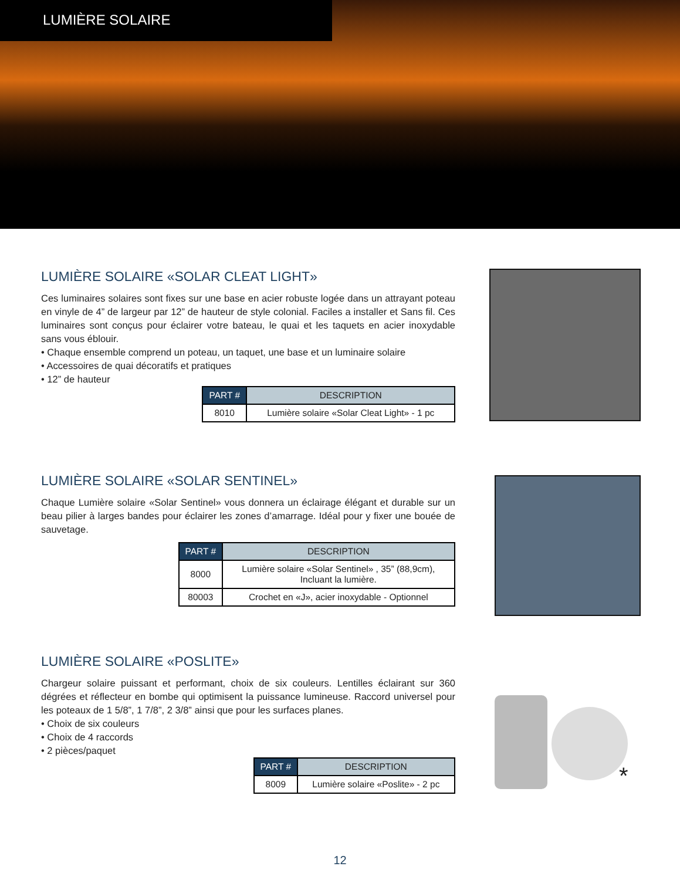LUMIÈRE SOLAIRE
LUMIÈRE SOLAIRE «SOLAR CLEAT LIGHT»
Ces luminaires solaires sont fixes sur une base en acier robuste logée dans un attrayant poteau en vinyle de 4” de largeur par 12” de hauteur de style colonial. Faciles a installer et Sans fil. Ces luminaires sont conçus pour éclairer votre bateau, le quai et les taquets en acier inoxydable sans vous éblouir.
• Chaque ensemble comprend un poteau, un taquet, une base et un luminaire solaire
• Accessoires de quai décoratifs et pratiques
• 12” de hauteur
| PART # | DESCRIPTION |
| --- | --- |
| 8010 | Lumière solaire «Solar Cleat Light» - 1 pc |
LUMIÈRE SOLAIRE «SOLAR SENTINEL»
Chaque Lumière solaire «Solar Sentinel» vous donnera un éclairage élégant et durable sur un beau pilier à larges bandes pour éclairer les zones d’amarrage. Idéal pour y fixer une bouée de sauvetage.
| PART # | DESCRIPTION |
| --- | --- |
| 8000 | Lumière solaire «Solar Sentinel» , 35” (88,9cm), Incluant la lumière. |
| 80003 | Crochet en «J», acier inoxydable - Optionnel |
LUMIÈRE SOLAIRE «POSLITE»
Chargeur solaire puissant et performant, choix de six couleurs. Lentilles éclairant sur 360 dégrées et réflecteur en bombe qui optimisent la puissance lumineuse. Raccord universel pour les poteaux de 1 5/8”, 1 7/8”, 2 3/8” ainsi que pour les surfaces planes.
• Choix de six couleurs
• Choix de 4 raccords
• 2 pièces/paquet
| PART # | DESCRIPTION |
| --- | --- |
| 8009 | Lumière solaire «Poslite» - 2 pc |
*
12